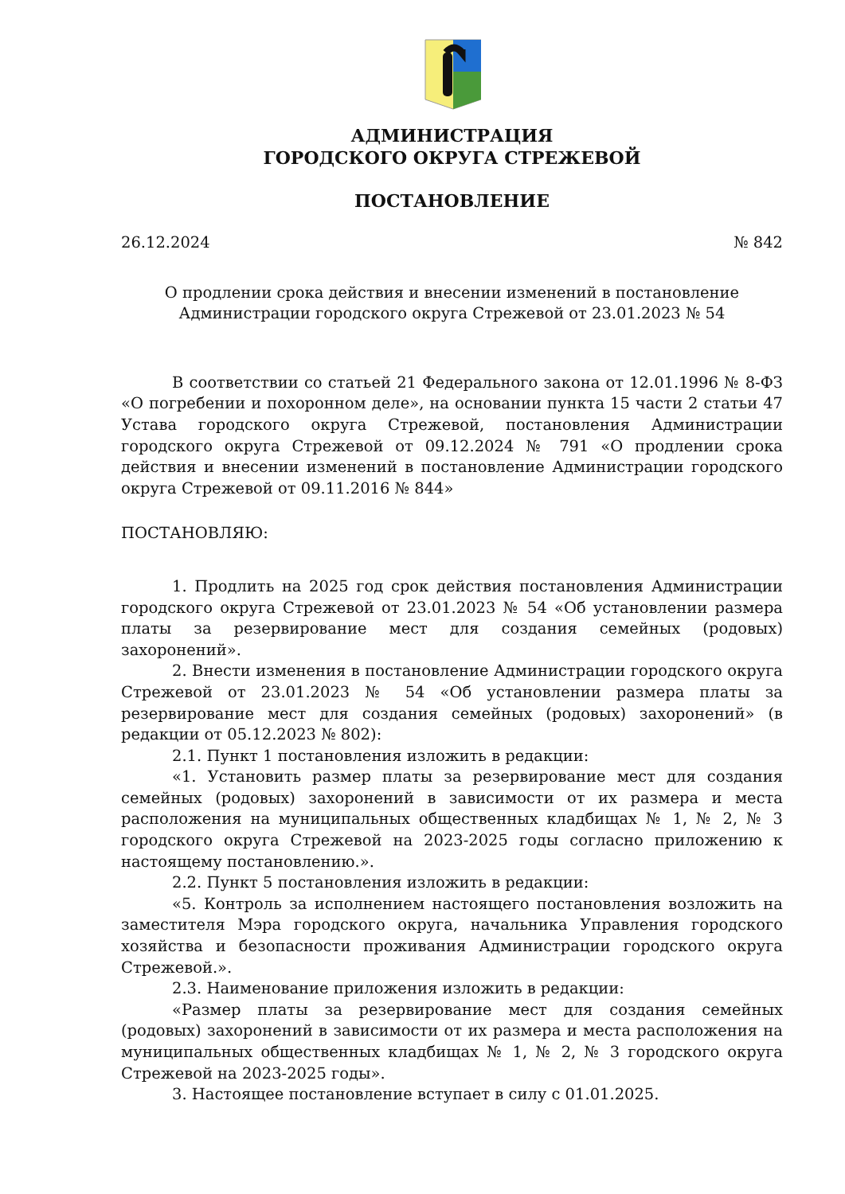АДМИНИСТРАЦИЯ
ГОРОДСКОГО ОКРУГА СТРЕЖЕВОЙ
ПОСТАНОВЛЕНИЕ
26.12.2024 № 842
О продлении срока действия и внесении изменений в постановление
Администрации городского округа Стрежевой от 23.01.2023 № 54
В соответствии со статьей 21 Федерального закона от 12.01.1996 № 8-ФЗ «О погребении и похоронном деле», на основании пункта 15 части 2 статьи 47 Устава городского округа Стрежевой, постановления Администрации городского округа Стрежевой от 09.12.2024 № 791 «О продлении срока действия и внесении изменений в постановление Администрации городского округа Стрежевой от 09.11.2016 № 844»
ПОСТАНОВЛЯЮ:
1. Продлить на 2025 год срок действия постановления Администрации городского округа Стрежевой от 23.01.2023 № 54 «Об установлении размера платы за резервирование мест для создания семейных (родовых) захоронений».
2. Внести изменения в постановление Администрации городского округа Стрежевой от 23.01.2023 № 54 «Об установлении размера платы за резервирование мест для создания семейных (родовых) захоронений» (в редакции от 05.12.2023 № 802):
2.1. Пункт 1 постановления изложить в редакции:
«1. Установить размер платы за резервирование мест для создания семейных (родовых) захоронений в зависимости от их размера и места расположения на муниципальных общественных кладбищах № 1, № 2, № 3 городского округа Стрежевой на 2023-2025 годы согласно приложению к настоящему постановлению.».
2.2. Пункт 5 постановления изложить в редакции:
«5. Контроль за исполнением настоящего постановления возложить на заместителя Мэра городского округа, начальника Управления городского хозяйства и безопасности проживания Администрации городского округа Стрежевой.».
2.3. Наименование приложения изложить в редакции:
«Размер платы за резервирование мест для создания семейных (родовых) захоронений в зависимости от их размера и места расположения на муниципальных общественных кладбищах № 1, № 2, № 3 городского округа Стрежевой на 2023-2025 годы».
3. Настоящее постановление вступает в силу с 01.01.2025.